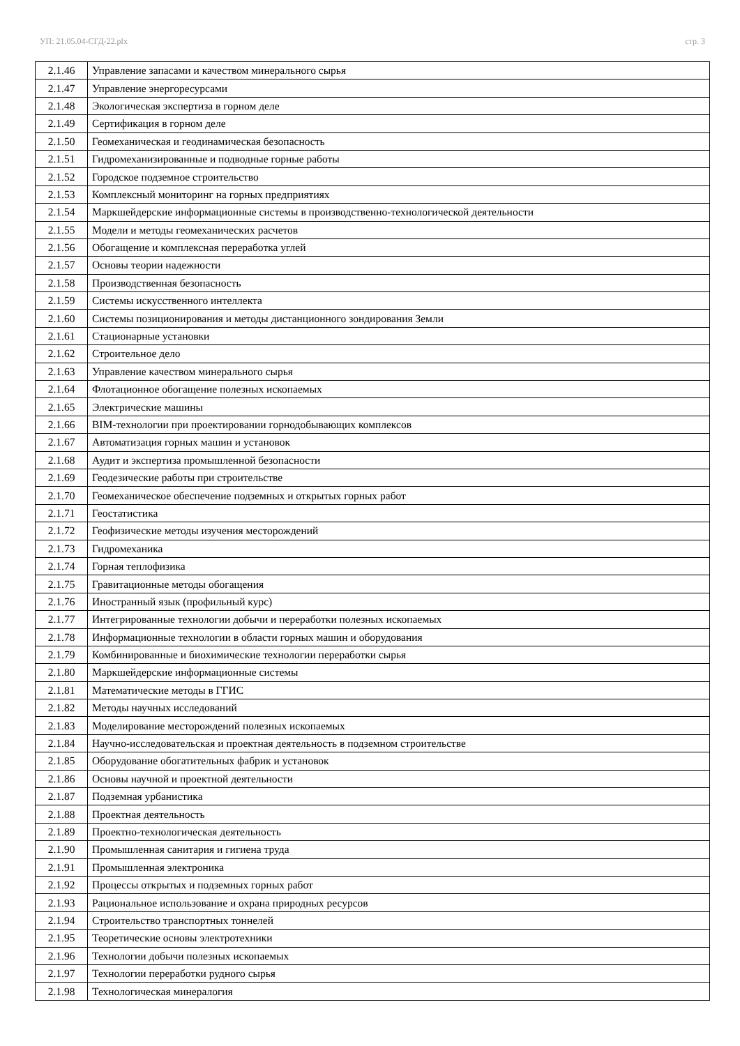УП: 21.05.04-СГД-22.plx стр. 3
| 2.1.46 | Управление запасами и качеством минерального сырья |
| 2.1.47 | Управление энергоресурсами |
| 2.1.48 | Экологическая экспертиза в горном деле |
| 2.1.49 | Сертификация в горном деле |
| 2.1.50 | Геомеханическая и геодинамическая безопасность |
| 2.1.51 | Гидромеханизированные и подводные горные работы |
| 2.1.52 | Городское подземное строительство |
| 2.1.53 | Комплексный мониторинг на горных предприятиях |
| 2.1.54 | Маркшейдерские информационные системы в производственно-технологической деятельности |
| 2.1.55 | Модели и методы геомеханических расчетов |
| 2.1.56 | Обогащение и комплексная переработка углей |
| 2.1.57 | Основы теории надежности |
| 2.1.58 | Производственная безопасность |
| 2.1.59 | Системы искусственного интеллекта |
| 2.1.60 | Системы позиционирования и методы дистанционного зондирования Земли |
| 2.1.61 | Стационарные установки |
| 2.1.62 | Строительное дело |
| 2.1.63 | Управление качеством минерального сырья |
| 2.1.64 | Флотационное обогащение полезных ископаемых |
| 2.1.65 | Электрические машины |
| 2.1.66 | BIM-технологии при проектировании горнодобывающих комплексов |
| 2.1.67 | Автоматизация горных машин и установок |
| 2.1.68 | Аудит и экспертиза промышленной безопасности |
| 2.1.69 | Геодезические работы при строительстве |
| 2.1.70 | Геомеханическое обеспечение подземных и открытых горных работ |
| 2.1.71 | Геостатистика |
| 2.1.72 | Геофизические методы изучения месторождений |
| 2.1.73 | Гидромеханика |
| 2.1.74 | Горная теплофизика |
| 2.1.75 | Гравитационные методы обогащения |
| 2.1.76 | Иностранный язык (профильный курс) |
| 2.1.77 | Интегрированные технологии добычи и переработки полезных ископаемых |
| 2.1.78 | Информационные технологии в области горных машин и оборудования |
| 2.1.79 | Комбинированные и биохимические технологии переработки сырья |
| 2.1.80 | Маркшейдерские информационные системы |
| 2.1.81 | Математические методы в ГГИС |
| 2.1.82 | Методы научных исследований |
| 2.1.83 | Моделирование месторождений полезных ископаемых |
| 2.1.84 | Научно-исследовательская и проектная деятельность в подземном строительстве |
| 2.1.85 | Оборудование обогатительных фабрик и установок |
| 2.1.86 | Основы научной и проектной деятельности |
| 2.1.87 | Подземная урбанистика |
| 2.1.88 | Проектная деятельность |
| 2.1.89 | Проектно-технологическая деятельность |
| 2.1.90 | Промышленная санитария и гигиена труда |
| 2.1.91 | Промышленная электроника |
| 2.1.92 | Процессы открытых и подземных горных работ |
| 2.1.93 | Рациональное использование и охрана природных ресурсов |
| 2.1.94 | Строительство транспортных тоннелей |
| 2.1.95 | Теоретические основы электротехники |
| 2.1.96 | Технологии добычи полезных ископаемых |
| 2.1.97 | Технологии переработки рудного сырья |
| 2.1.98 | Технологическая минералогия |